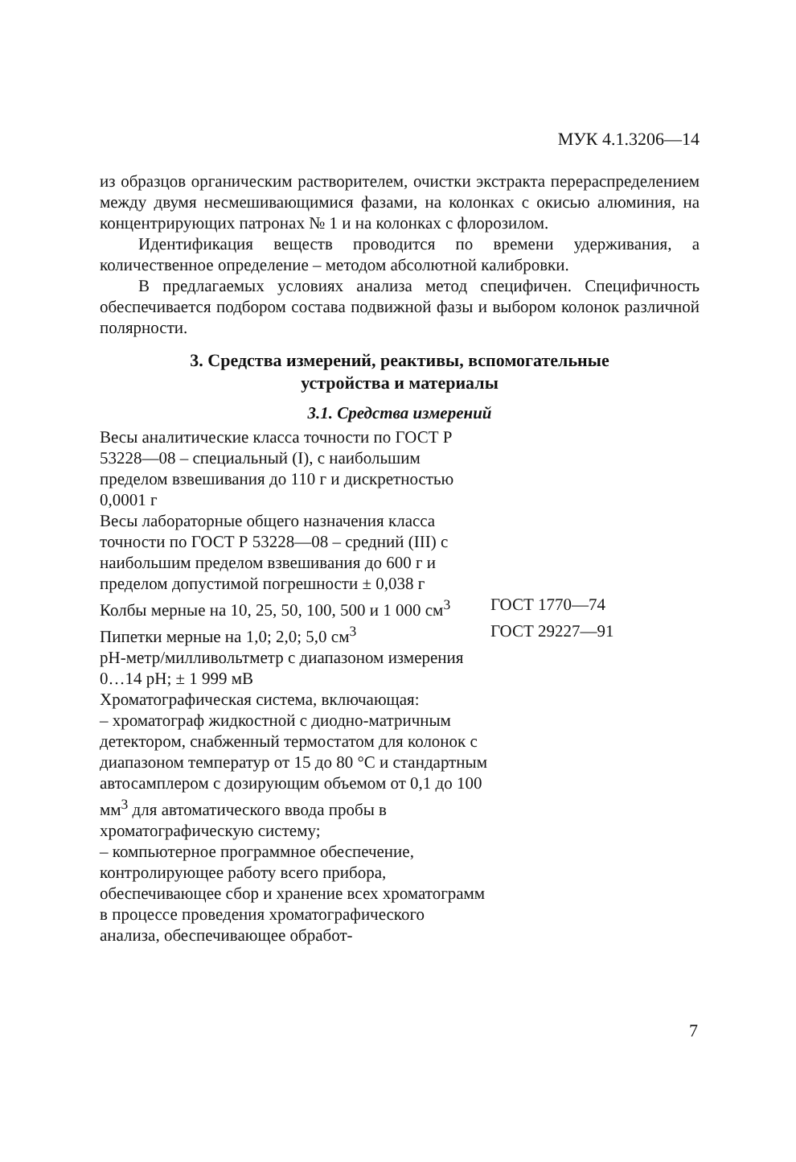МУК 4.1.3206—14
из образцов органическим растворителем, очистки экстракта перераспределением между двумя несмешивающимися фазами, на колонках с окисью алюминия, на концентрирующих патронах № 1 и на колонках с флорозилом.
Идентификация веществ проводится по времени удерживания, а количественное определение – методом абсолютной калибровки.
В предлагаемых условиях анализа метод специфичен. Специфичность обеспечивается подбором состава подвижной фазы и выбором колонок различной полярности.
3. Средства измерений, реактивы, вспомогательные
устройства и материалы
3.1. Средства измерений
Весы аналитические класса точности по ГОСТ Р 53228—08 – специальный (I), с наибольшим пределом взвешивания до 110 г и дискретностью 0,0001 г
Весы лабораторные общего назначения класса точности по ГОСТ Р 53228—08 – средний (III) с наибольшим пределом взвешивания до 600 г и пределом допустимой погрешности ± 0,038 г
Колбы мерные на 10, 25, 50, 100, 500 и 1 000 см<sup>3</sup>
ГОСТ 1770—74
Пипетки мерные на 1,0; 2,0; 5,0 см<sup>3</sup> ГОСТ 29227—91
рН-метр/милливольтметр с диапазоном измерения 0…14 рН; ± 1 999 мВ
Хроматографическая система, включающая:
– хроматограф жидкостной с диодно-матричным детектором, снабженный термостатом для колонок с диапазоном температур от 15 до 80 °С и стандартным автосамплером с дозирующим объемом от 0,1 до 100 мм<sup>3</sup> для автоматического ввода пробы в хроматографическую систему;
– компьютерное программное обеспечение, контролирующее работу всего прибора, обеспечивающее сбор и хранение всех хроматограмм в процессе проведения хроматографического анализа, обеспечивающее обработ-
7